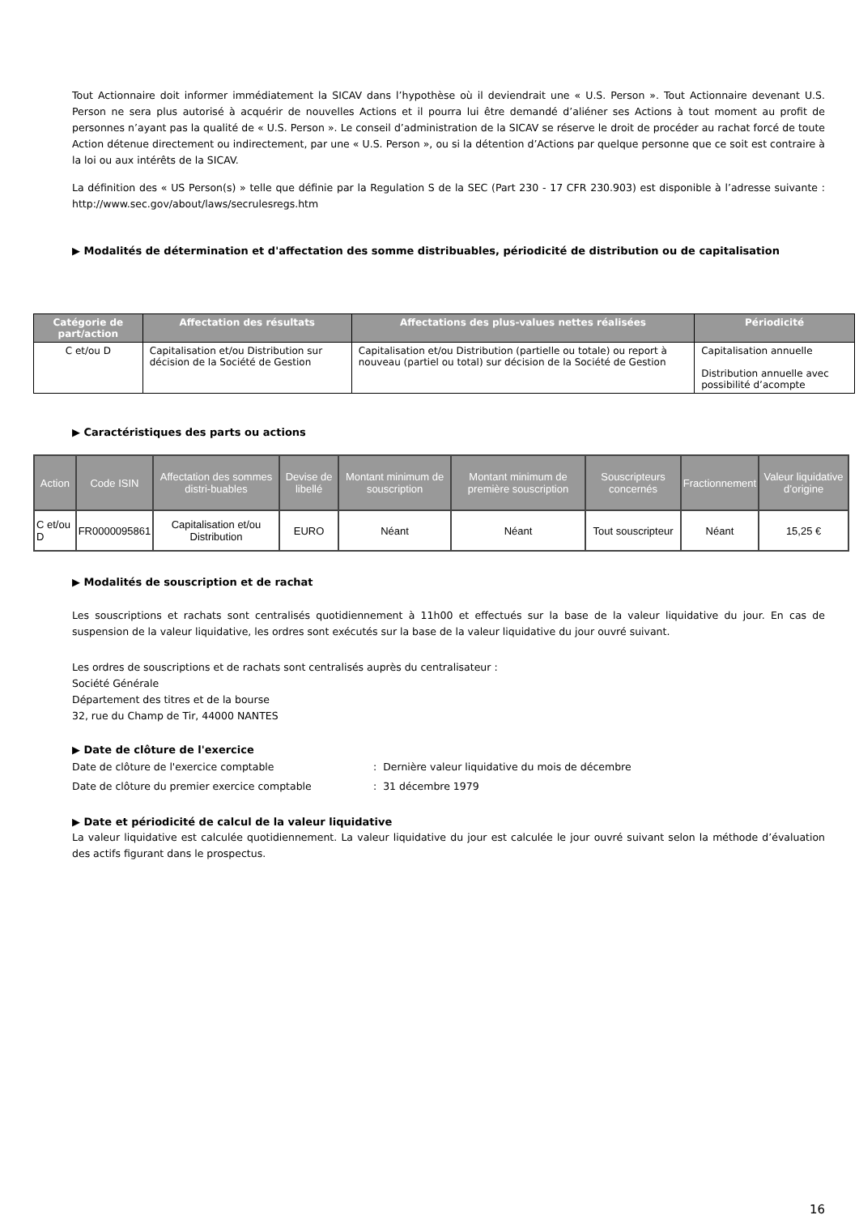Tout Actionnaire doit informer immédiatement la SICAV dans l’hypothèse où il deviendrait une « U.S. Person ». Tout Actionnaire devenant U.S. Person ne sera plus autorisé à acquérir de nouvelles Actions et il pourra lui être demandé d’aliéner ses Actions à tout moment au profit de personnes n’ayant pas la qualité de « U.S. Person ». Le conseil d’administration de la SICAV se réserve le droit de procéder au rachat forcé de toute Action détenue directement ou indirectement, par une « U.S. Person », ou si la détention d’Actions par quelque personne que ce soit est contraire à la loi ou aux intérêts de la SICAV.
La définition des « US Person(s) » telle que définie par la Regulation S de la SEC (Part 230 - 17 CFR 230.903) est disponible à l’adresse suivante : http://www.sec.gov/about/laws/secrulesregs.htm
▶ Modalités de détermination et d'affectation des somme distribuables, périodicité de distribution ou de capitalisation
| Catégorie de part/action | Affectation des résultats | Affectations des plus-values nettes réalisées | Périodicité |
| --- | --- | --- | --- |
| C et/ou D | Capitalisation et/ou Distribution sur décision de la Société de Gestion | Capitalisation et/ou Distribution (partielle ou totale) ou report à nouveau (partiel ou total) sur décision de la Société de Gestion | Capitalisation annuelle Distribution annuelle avec possibilité d’acompte |
▶ Caractéristiques des parts ou actions
| Action | Code ISIN | Affectation des sommes distri-buables | Devise de libellé | Montant minimum de souscription | Montant minimum de première souscription | Souscripteurs concernés | Fractionnement | Valeur liquidative d’origine |
| --- | --- | --- | --- | --- | --- | --- | --- | --- |
| C et/ou D | FR0000095861 | Capitalisation et/ou Distribution | EURO | Néant | Néant | Tout souscripteur | Néant | 15,25 € |
▶ Modalités de souscription et de rachat
Les souscriptions et rachats sont centralisés quotidiennement à 11h00 et effectués sur la base de la valeur liquidative du jour. En cas de suspension de la valeur liquidative, les ordres sont exécutés sur la base de la valeur liquidative du jour ouvré suivant.
Les ordres de souscriptions et de rachats sont centralisés auprès du centralisateur :
Société Générale
Département des titres et de la bourse
32, rue du Champ de Tir, 44000 NANTES
▶ Date de clôture de l'exercice
Date de clôture de l'exercice comptable: Dernière valeur liquidative du mois de décembre
Date de clôture du premier exercice comptable: 31 décembre 1979
▶ Date et périodicité de calcul de la valeur liquidative
La valeur liquidative est calculée quotidiennement. La valeur liquidative du jour est calculée le jour ouvré suivant selon la méthode d’évaluation des actifs figurant dans le prospectus.
16